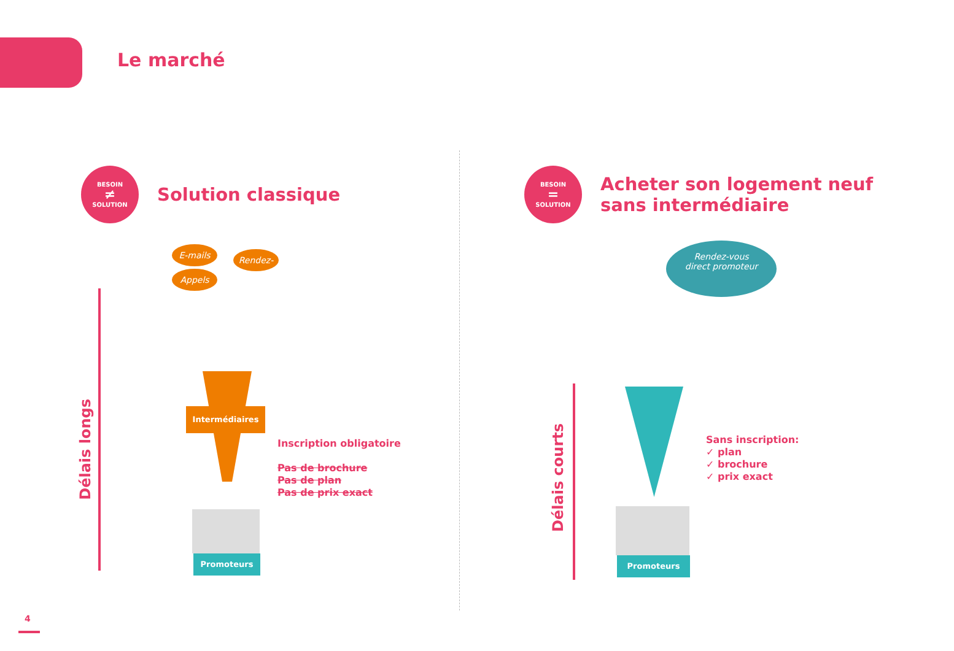Le marché
BESOIN ≠ SOLUTION
Solution classique
BESOIN = SOLUTION
Acheter son logement neuf
sans intermédiaire
Délais longs
E-mails
Rendez-vous
Appels
Intermédiaires
Inscription obligatoire
Pas de brochure
Pas de plan
Pas de prix exact
Promoteurs
Délais courts
Rendez-vous
direct promoteur
Sans inscription:
✓ plan
✓ brochure
✓ prix exact
Promoteurs
4